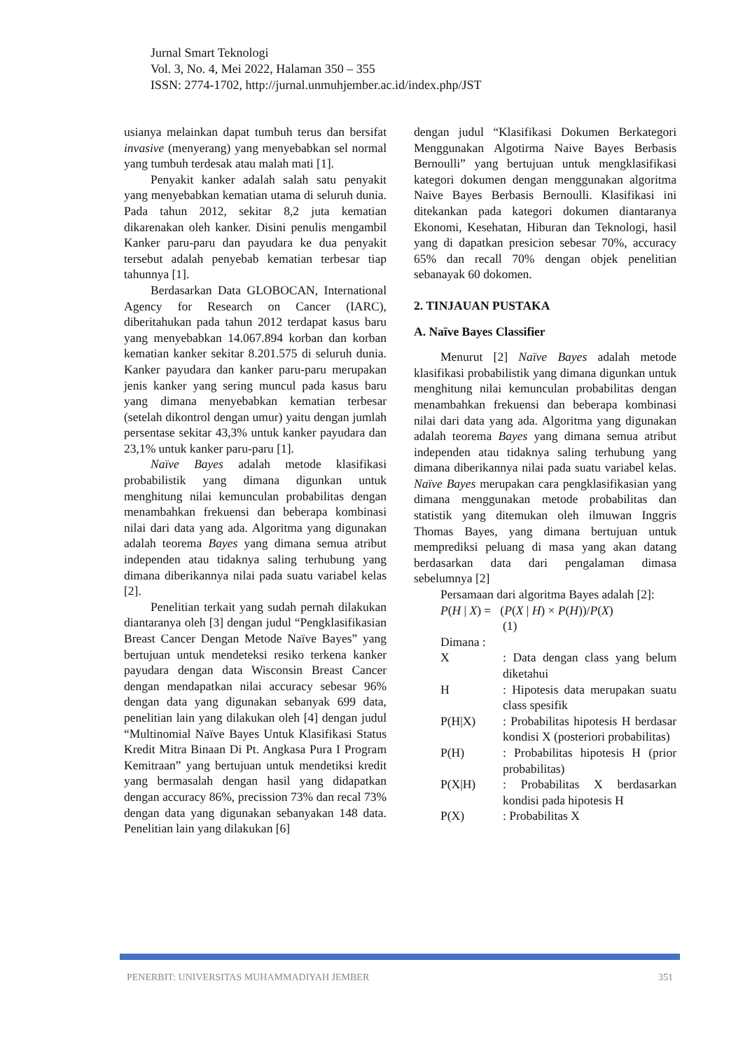Jurnal Smart Teknologi
Vol. 3, No. 4, Mei 2022, Halaman 350 – 355
ISSN: 2774-1702, http://jurnal.unmuhjember.ac.id/index.php/JST
usianya melainkan dapat tumbuh terus dan bersifat invasive (menyerang) yang menyebabkan sel normal yang tumbuh terdesak atau malah mati [1].
Penyakit kanker adalah salah satu penyakit yang menyebabkan kematian utama di seluruh dunia. Pada tahun 2012, sekitar 8,2 juta kematian dikarenakan oleh kanker. Disini penulis mengambil Kanker paru-paru dan payudara ke dua penyakit tersebut adalah penyebab kematian terbesar tiap tahunnya [1].
Berdasarkan Data GLOBOCAN, International Agency for Research on Cancer (IARC), diberitahukan pada tahun 2012 terdapat kasus baru yang menyebabkan 14.067.894 korban dan korban kematian kanker sekitar 8.201.575 di seluruh dunia. Kanker payudara dan kanker paru-paru merupakan jenis kanker yang sering muncul pada kasus baru yang dimana menyebabkan kematian terbesar (setelah dikontrol dengan umur) yaitu dengan jumlah persentase sekitar 43,3% untuk kanker payudara dan 23,1% untuk kanker paru-paru [1].
Naïve Bayes adalah metode klasifikasi probabilistik yang dimana digunkan untuk menghitung nilai kemunculan probabilitas dengan menambahkan frekuensi dan beberapa kombinasi nilai dari data yang ada. Algoritma yang digunakan adalah teorema Bayes yang dimana semua atribut independen atau tidaknya saling terhubung yang dimana diberikannya nilai pada suatu variabel kelas [2].
Penelitian terkait yang sudah pernah dilakukan diantaranya oleh [3] dengan judul “Pengklasifikasian Breast Cancer Dengan Metode Naïve Bayes” yang bertujuan untuk mendeteksi resiko terkena kanker payudara dengan data Wisconsin Breast Cancer dengan mendapatkan nilai accuracy sebesar 96% dengan data yang digunakan sebanyak 699 data, penelitian lain yang dilakukan oleh [4] dengan judul “Multinomial Naïve Bayes Untuk Klasifikasi Status Kredit Mitra Binaan Di Pt. Angkasa Pura I Program Kemitraan” yang bertujuan untuk mendetiksi kredit yang bermasalah dengan hasil yang didapatkan dengan accuracy 86%, precission 73% dan recal 73% dengan data yang digunakan sebanyakan 148 data. Penelitian lain yang dilakukan [6]
dengan judul “Klasifikasi Dokumen Berkategori Menggunakan Algotirma Naive Bayes Berbasis Bernoulli” yang bertujuan untuk mengklasifikasi kategori dokumen dengan menggunakan algoritma Naive Bayes Berbasis Bernoulli. Klasifikasi ini ditekankan pada kategori dokumen diantaranya Ekonomi, Kesehatan, Hiburan dan Teknologi, hasil yang di dapatkan presicion sebesar 70%, accuracy 65% dan recall 70% dengan objek penelitian sebanayak 60 dokomen.
2. TINJAUAN PUSTAKA
A. Naïve Bayes Classifier
Menurut [2] Naïve Bayes adalah metode klasifikasi probabilistik yang dimana digunkan untuk menghitung nilai kemunculan probabilitas dengan menambahkan frekuensi dan beberapa kombinasi nilai dari data yang ada. Algoritma yang digunakan adalah teorema Bayes yang dimana semua atribut independen atau tidaknya saling terhubung yang dimana diberikannya nilai pada suatu variabel kelas. Naïve Bayes merupakan cara pengklasifikasian yang dimana menggunakan metode probabilitas dan statistik yang ditemukan oleh ilmuwan Inggris Thomas Bayes, yang dimana bertujuan untuk memprediksi peluang di masa yang akan datang berdasarkan data dari pengalaman dimasa sebelumnya [2]
Persamaan dari algoritma Bayes adalah [2]:
P(H | X) = (P(X | H) × P(H))/P(X)
(1)
Dimana :
X: Data dengan class yang belum diketahui
H: Hipotesis data merupakan suatu class spesifik
P(H|X): Probabilitas hipotesis H berdasar kondisi X (posteriori probabilitas)
P(H): Probabilitas hipotesis H (prior probabilitas)
P(X|H): Probabilitas X berdasarkan kondisi pada hipotesis H
P(X): Probabilitas X
PENERBIT: UNIVERSITAS MUHAMMADIYAH JEMBER 351